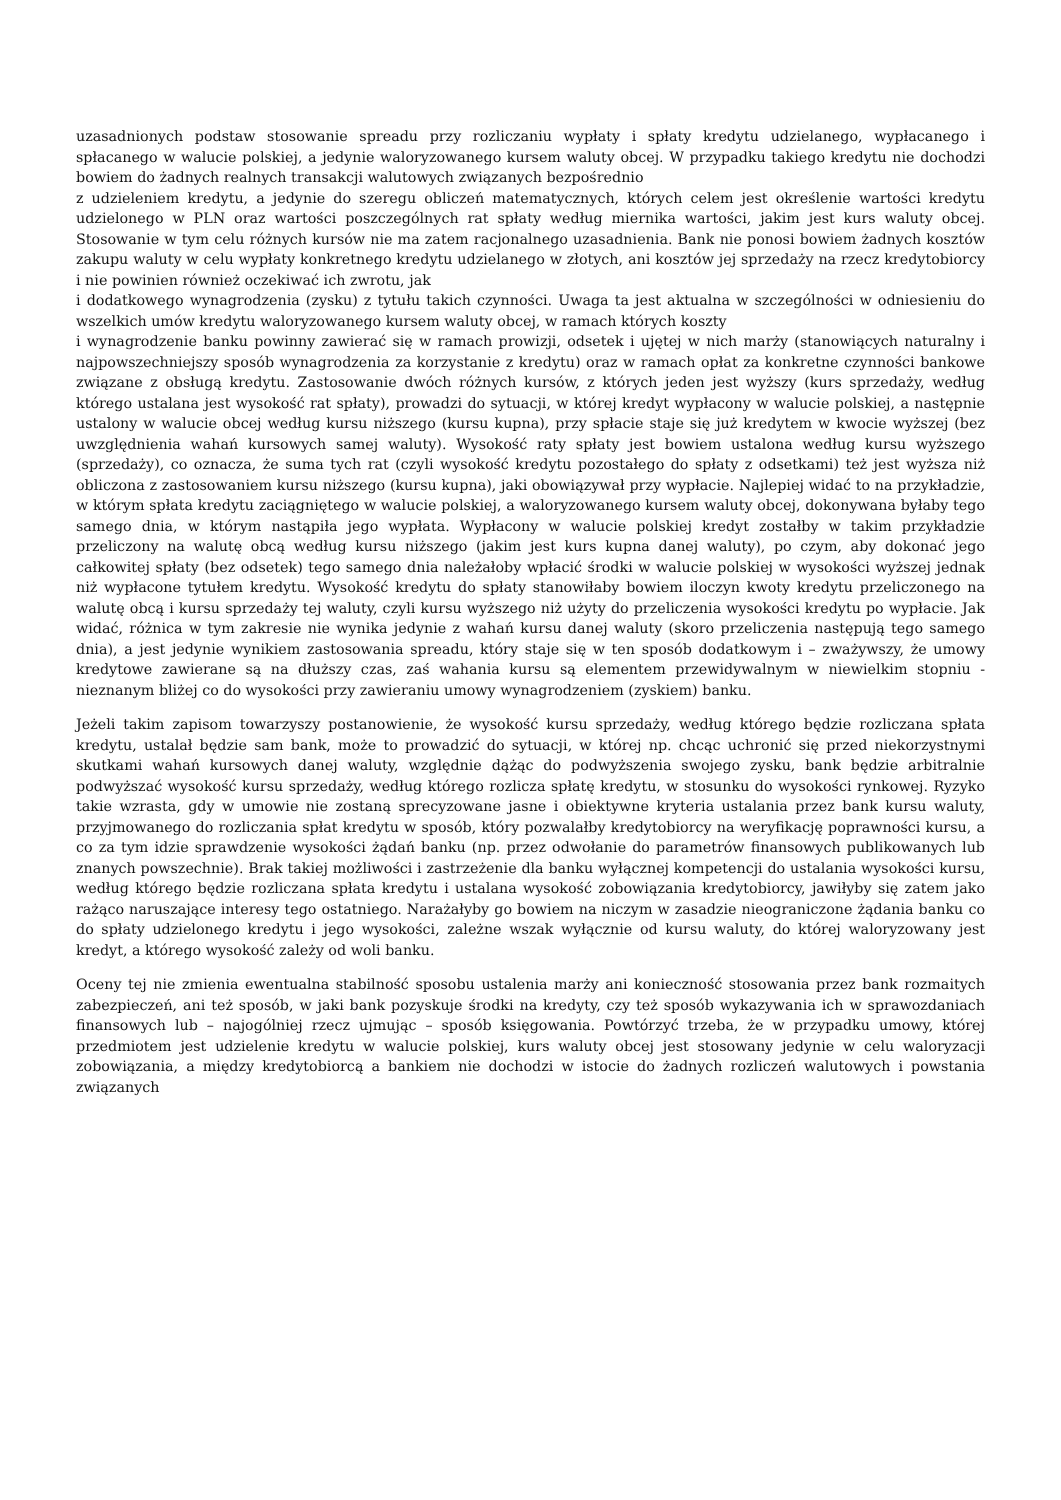uzasadnionych podstaw stosowanie spreadu przy rozliczaniu wypłaty i spłaty kredytu udzielanego, wypłacanego i spłacanego w walucie polskiej, a jedynie waloryzowanego kursem waluty obcej. W przypadku takiego kredytu nie dochodzi bowiem do żadnych realnych transakcji walutowych związanych bezpośrednio
z udzieleniem kredytu, a jedynie do szeregu obliczeń matematycznych, których celem jest określenie wartości kredytu udzielonego w PLN oraz wartości poszczególnych rat spłaty według miernika wartości, jakim jest kurs waluty obcej. Stosowanie w tym celu różnych kursów nie ma zatem racjonalnego uzasadnienia. Bank nie ponosi bowiem żadnych kosztów zakupu waluty w celu wypłaty konkretnego kredytu udzielanego w złotych, ani kosztów jej sprzedaży na rzecz kredytobiorcy i nie powinien również oczekiwać ich zwrotu, jak
i dodatkowego wynagrodzenia (zysku) z tytułu takich czynności. Uwaga ta jest aktualna w szczególności w odniesieniu do wszelkich umów kredytu waloryzowanego kursem waluty obcej, w ramach których koszty
i wynagrodzenie banku powinny zawierać się w ramach prowizji, odsetek i ujętej w nich marży (stanowiących naturalny i najpowszechniejszy sposób wynagrodzenia za korzystanie z kredytu) oraz w ramach opłat za konkretne czynności bankowe związane z obsługą kredytu. Zastosowanie dwóch różnych kursów, z których jeden jest wyższy (kurs sprzedaży, według którego ustalana jest wysokość rat spłaty), prowadzi do sytuacji, w której kredyt wypłacony w walucie polskiej, a następnie ustalony w walucie obcej według kursu niższego (kursu kupna), przy spłacie staje się już kredytem w kwocie wyższej (bez uwzględnienia wahań kursowych samej waluty). Wysokość raty spłaty jest bowiem ustalona według kursu wyższego (sprzedaży), co oznacza, że suma tych rat (czyli wysokość kredytu pozostałego do spłaty z odsetkami) też jest wyższa niż obliczona z zastosowaniem kursu niższego (kursu kupna), jaki obowiązywał przy wypłacie. Najlepiej widać to na przykładzie, w którym spłata kredytu zaciągniętego w walucie polskiej, a waloryzowanego kursem waluty obcej, dokonywana byłaby tego samego dnia, w którym nastąpiła jego wypłata. Wypłacony w walucie polskiej kredyt zostałby w takim przykładzie przeliczony na walutę obcą według kursu niższego (jakim jest kurs kupna danej waluty), po czym, aby dokonać jego całkowitej spłaty (bez odsetek) tego samego dnia należałoby wpłacić środki w walucie polskiej w wysokości wyższej jednak niż wypłacone tytułem kredytu. Wysokość kredytu do spłaty stanowiłaby bowiem iloczyn kwoty kredytu przeliczonego na walutę obcą i kursu sprzedaży tej waluty, czyli kursu wyższego niż użyty do przeliczenia wysokości kredytu po wypłacie. Jak widać, różnica w tym zakresie nie wynika jedynie z wahań kursu danej waluty (skoro przeliczenia następują tego samego dnia), a jest jedynie wynikiem zastosowania spreadu, który staje się w ten sposób dodatkowym i – zważywszy, że umowy kredytowe zawierane są na dłuższy czas, zaś wahania kursu są elementem przewidywalnym w niewielkim stopniu - nieznanym bliżej co do wysokości przy zawieraniu umowy wynagrodzeniem (zyskiem) banku.
Jeżeli takim zapisom towarzyszy postanowienie, że wysokość kursu sprzedaży, według którego będzie rozliczana spłata kredytu, ustalał będzie sam bank, może to prowadzić do sytuacji, w której np. chcąc uchronić się przed niekorzystnymi skutkami wahań kursowych danej waluty, względnie dążąc do podwyższenia swojego zysku, bank będzie arbitralnie podwyższać wysokość kursu sprzedaży, według którego rozlicza spłatę kredytu, w stosunku do wysokości rynkowej. Ryzyko takie wzrasta, gdy w umowie nie zostaną sprecyzowane jasne i obiektywne kryteria ustalania przez bank kursu waluty, przyjmowanego do rozliczania spłat kredytu w sposób, który pozwalałby kredytobiorcy na weryfikację poprawności kursu, a co za tym idzie sprawdzenie wysokości żądań banku (np. przez odwołanie do parametrów finansowych publikowanych lub znanych powszechnie). Brak takiej możliwości i zastrzeżenie dla banku wyłącznej kompetencji do ustalania wysokości kursu, według którego będzie rozliczana spłata kredytu i ustalana wysokość zobowiązania kredytobiorcy, jawiłyby się zatem jako rażąco naruszające interesy tego ostatniego. Narażałyby go bowiem na niczym w zasadzie nieograniczone żądania banku co do spłaty udzielonego kredytu i jego wysokości, zależne wszak wyłącznie od kursu waluty, do której waloryzowany jest kredyt, a którego wysokość zależy od woli banku.
Oceny tej nie zmienia ewentualna stabilność sposobu ustalenia marży ani konieczność stosowania przez bank rozmaitych zabezpieczeń, ani też sposób, w jaki bank pozyskuje środki na kredyty, czy też sposób wykazywania ich w sprawozdaniach finansowych lub – najogólniej rzecz ujmując – sposób księgowania. Powtórzyć trzeba, że w przypadku umowy, której przedmiotem jest udzielenie kredytu w walucie polskiej, kurs waluty obcej jest stosowany jedynie w celu waloryzacji zobowiązania, a między kredytobiorcą a bankiem nie dochodzi w istocie do żadnych rozliczeń walutowych i powstania związanych